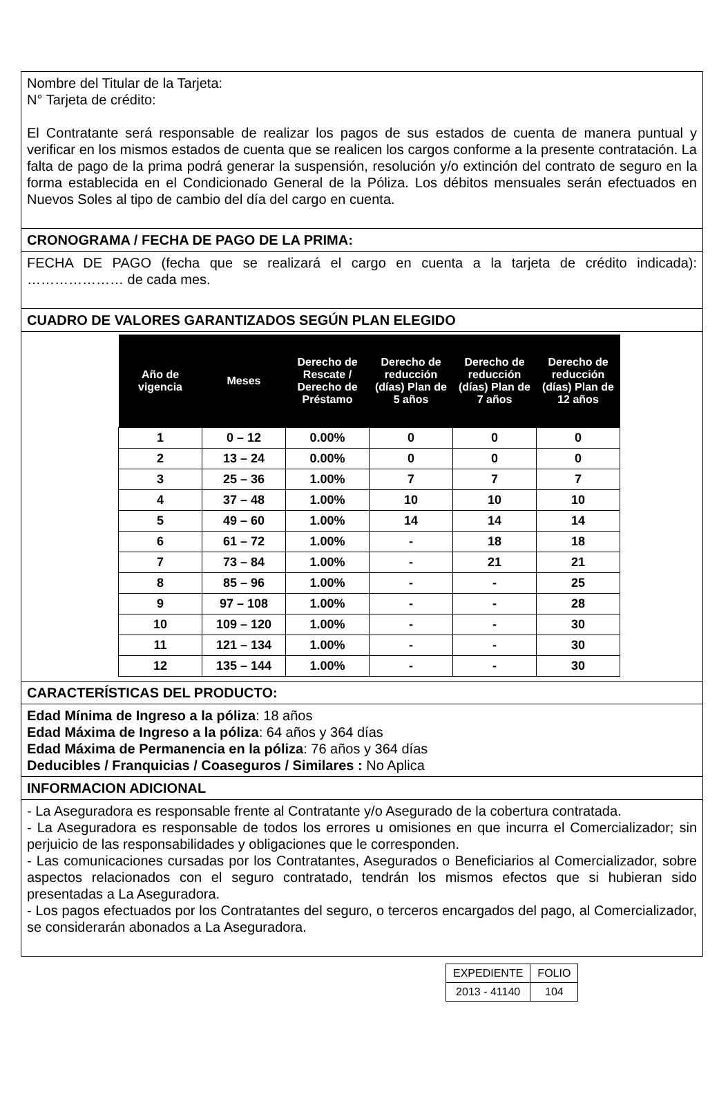Nombre del Titular de la Tarjeta:
N° Tarjeta de crédito:
El Contratante será responsable de realizar los pagos de sus estados de cuenta de manera puntual y verificar en los mismos estados de cuenta que se realicen los cargos conforme a la presente contratación. La falta de pago de la prima podrá generar la suspensión, resolución y/o extinción del contrato de seguro en la forma establecida en el Condicionado General de la Póliza. Los débitos mensuales serán efectuados en Nuevos Soles al tipo de cambio del día del cargo en cuenta.
CRONOGRAMA / FECHA DE PAGO DE LA PRIMA:
FECHA DE PAGO (fecha que se realizará el cargo en cuenta a la tarjeta de crédito indicada): ………………… de cada mes.
CUADRO DE VALORES GARANTIZADOS SEGÚN PLAN ELEGIDO
| Año de vigencia | Meses | Derecho de Rescate / Derecho de Préstamo | Derecho de reducción (días) Plan de 5 años | Derecho de reducción (días) Plan de 7 años | Derecho de reducción (días) Plan de 12 años |
| --- | --- | --- | --- | --- | --- |
| 1 | 0 – 12 | 0.00% | 0 | 0 | 0 |
| 2 | 13 – 24 | 0.00% | 0 | 0 | 0 |
| 3 | 25 – 36 | 1.00% | 7 | 7 | 7 |
| 4 | 37 – 48 | 1.00% | 10 | 10 | 10 |
| 5 | 49 – 60 | 1.00% | 14 | 14 | 14 |
| 6 | 61 – 72 | 1.00% | - | 18 | 18 |
| 7 | 73 – 84 | 1.00% | - | 21 | 21 |
| 8 | 85 – 96 | 1.00% | - | - | 25 |
| 9 | 97 – 108 | 1.00% | - | - | 28 |
| 10 | 109 – 120 | 1.00% | - | - | 30 |
| 11 | 121 – 134 | 1.00% | - | - | 30 |
| 12 | 135 – 144 | 1.00% | - | - | 30 |
CARACTERÍSTICAS DEL PRODUCTO:
Edad Mínima de Ingreso a la póliza: 18 años
Edad Máxima de Ingreso a la póliza: 64 años y 364 días
Edad Máxima de Permanencia en la póliza: 76 años y 364 días
Deducibles / Franquicias / Coaseguros / Similares : No Aplica
INFORMACION ADICIONAL
- La Aseguradora es responsable frente al Contratante y/o Asegurado de la cobertura contratada.
- La Aseguradora es responsable de todos los errores u omisiones en que incurra el Comercializador; sin perjuicio de las responsabilidades y obligaciones que le corresponden.
- Las comunicaciones cursadas por los Contratantes, Asegurados o Beneficiarios al Comercializador, sobre aspectos relacionados con el seguro contratado, tendrán los mismos efectos que si hubieran sido presentadas a La Aseguradora.
- Los pagos efectuados por los Contratantes del seguro, o terceros encargados del pago, al Comercializador, se considerarán abonados a La Aseguradora.
| EXPEDIENTE | FOLIO |
| 2013 - 41140 | 104 |